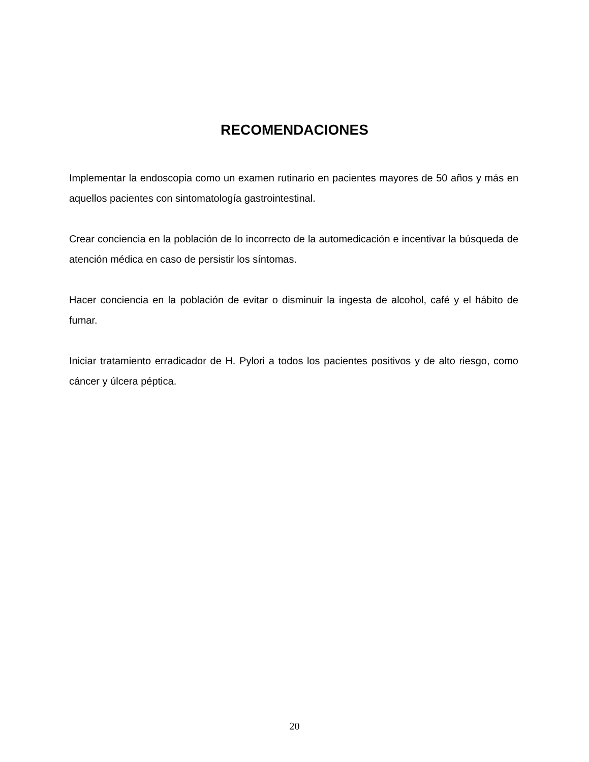RECOMENDACIONES
Implementar la endoscopia como un examen rutinario en pacientes mayores de 50 años y más en aquellos pacientes con sintomatología gastrointestinal.
Crear conciencia en la población de lo incorrecto de la automedicación e incentivar la búsqueda de atención médica en caso de persistir los síntomas.
Hacer conciencia en la población de evitar o disminuir la ingesta de alcohol, café y el hábito de fumar.
Iniciar tratamiento erradicador de H. Pylori a todos los pacientes positivos y de alto riesgo, como cáncer y úlcera péptica.
20